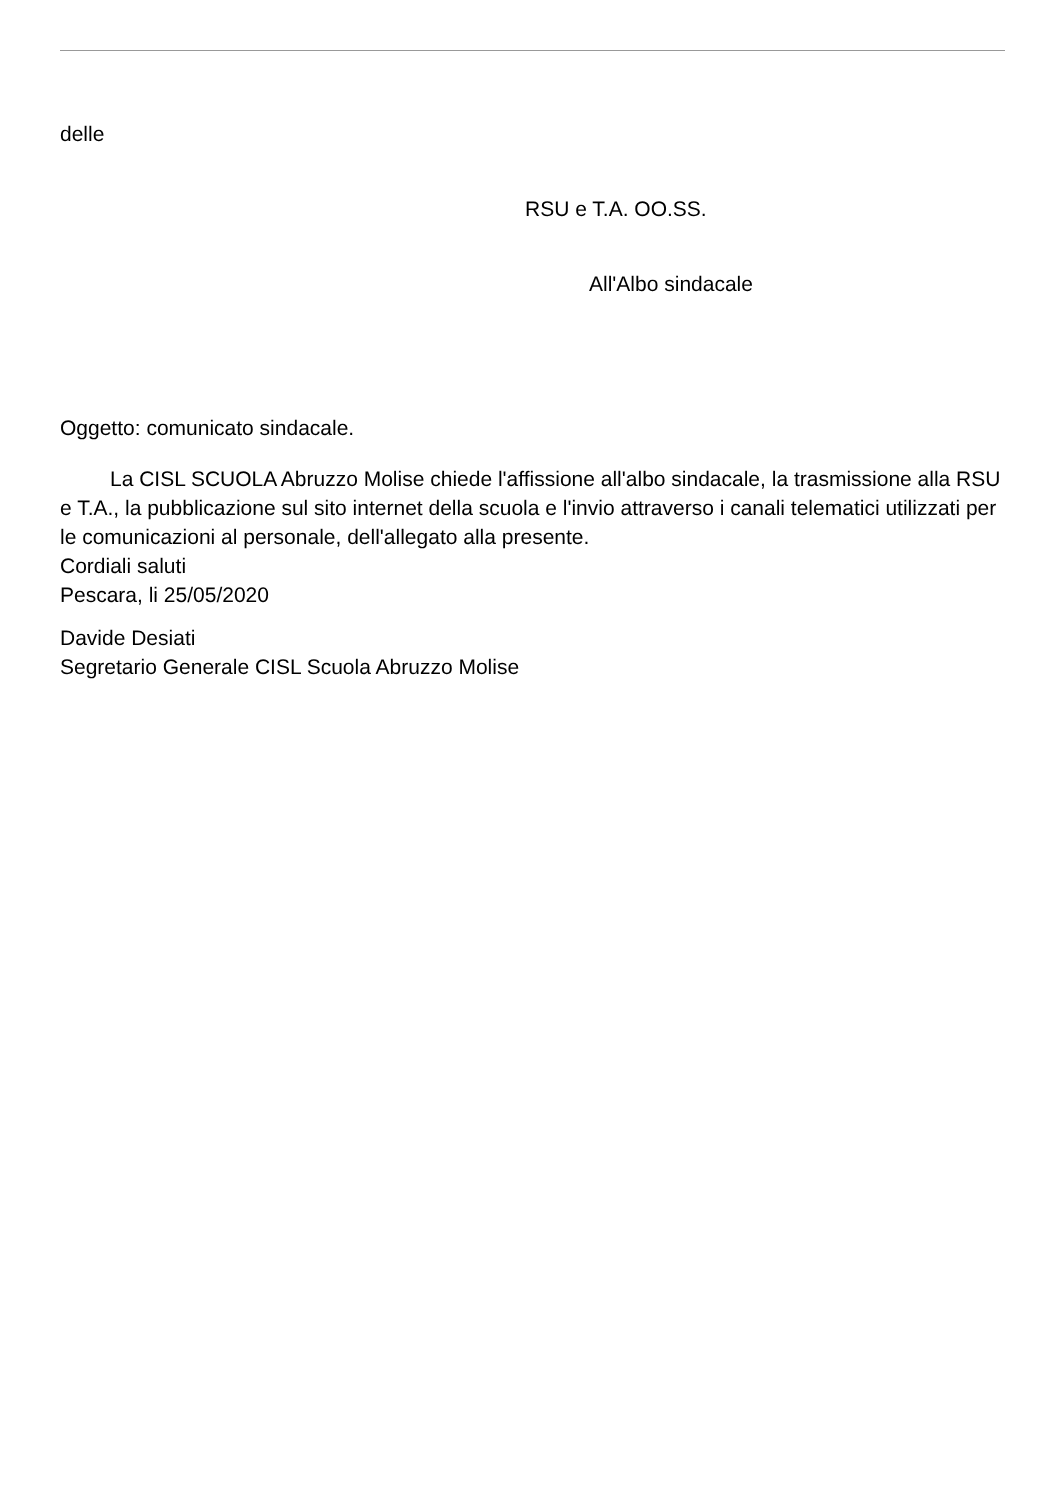delle
RSU e T.A. OO.SS.
All'Albo sindacale
Oggetto: comunicato sindacale.
La CISL SCUOLA Abruzzo Molise chiede l'affissione all'albo sindacale, la trasmissione alla RSU e T.A., la pubblicazione sul sito internet della scuola e l'invio attraverso i canali telematici utilizzati per le comunicazioni al personale, dell'allegato alla presente.
Cordiali saluti
Pescara, li 25/05/2020
Davide Desiati
Segretario Generale CISL Scuola Abruzzo Molise